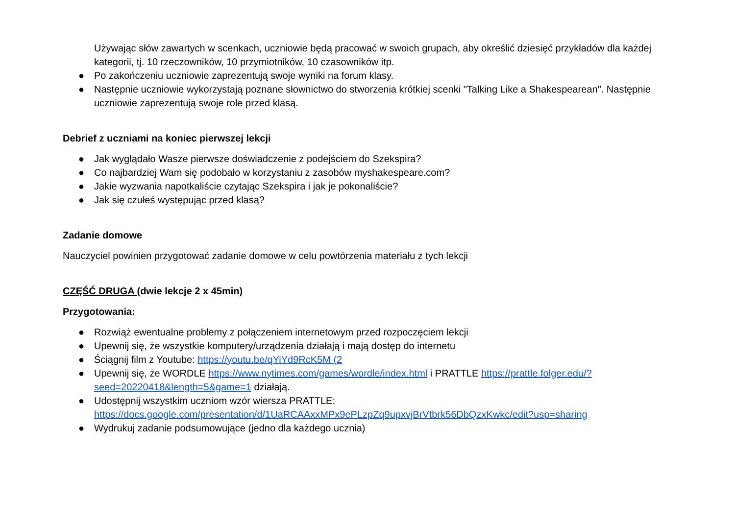Używając słów zawartych w scenkach, uczniowie będą pracować w swoich grupach, aby określić dziesięć przykładów dla każdej kategorii, tj. 10 rzeczowników, 10 przymiotników, 10 czasowników itp.
● Po zakończeniu uczniowie zaprezentują swoje wyniki na forum klasy.
● Następnie uczniowie wykorzystają poznane słownictwo do stworzenia krótkiej scenki "Talking Like a Shakespearean". Następnie uczniowie zaprezentują swoje role przed klasą.
Debrief z uczniami na koniec pierwszej lekcji
● Jak wyglądało Wasze pierwsze doświadczenie z podejściem do Szekspira?
● Co najbardziej Wam się podobało w korzystaniu z zasobów myshakespeare.com?
● Jakie wyzwania napotkaliście czytając Szekspira i jak je pokonaliście?
● Jak się czułeś występując przed klasą?
Zadanie domowe
Nauczyciel powinien przygotować zadanie domowe w celu powtórzenia materiału z tych lekcji
CZĘŚĆ DRUGA (dwie lekcje 2 x 45min)
Przygotowania:
● Rozwiąż ewentualne problemy z połączeniem internetowym przed rozpoczęciem lekcji
● Upewnij się, że wszystkie komputery/urządzenia działają i mają dostęp do internetu
● Ściągnij film z Youtube: https://youtu.be/qYiYd9RcK5M (2
● Upewnij się, że WORDLE https://www.nytimes.com/games/wordle/index.html i PRATTLE https://prattle.folger.edu/?seed=20220418&length=5&game=1 działają.
● Udostępnij wszystkim uczniom wzór wiersza PRATTLE: https://docs.google.com/presentation/d/1UaRCAAxxMPx9ePLzpZq9upxvjBrVtbrk56DbQzxKwkc/edit?usp=sharing
● Wydrukuj zadanie podsumowujące (jedno dla każdego ucznia)